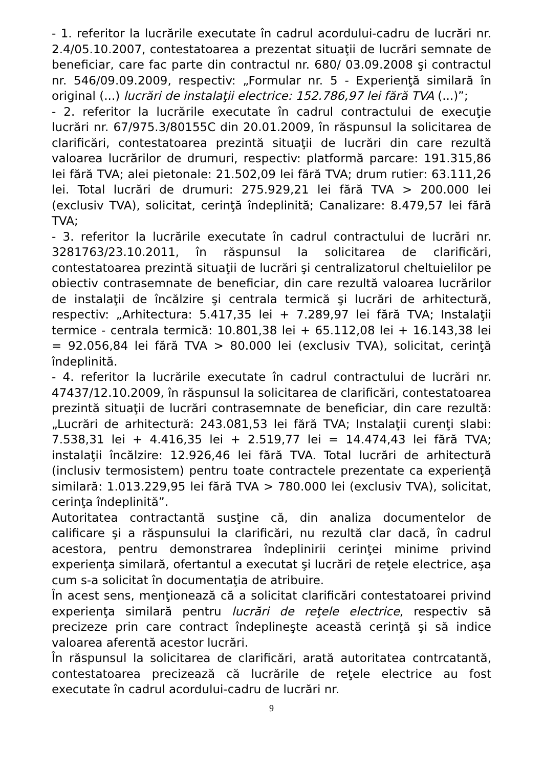- 1. referitor la lucrările executate în cadrul acordului-cadru de lucrări nr. 2.4/05.10.2007, contestatoarea a prezentat situaţii de lucrări semnate de beneficiar, care fac parte din contractul nr. 680/ 03.09.2008 şi contractul nr. 546/09.09.2009, respectiv: „Formular nr. 5 - Experienţă similară în original (...) lucrări de instalaţii electrice: 152.786,97 lei fără TVA (...)”;
- 2. referitor la lucrările executate în cadrul contractului de execuţie lucrări nr. 67/975.3/80155C din 20.01.2009, în răspunsul la solicitarea de clarificări, contestatoarea prezintă situaţii de lucrări din care rezultă valoarea lucrărilor de drumuri, respectiv: platformă parcare: 191.315,86 lei fără TVA; alei pietonale: 21.502,09 lei fără TVA; drum rutier: 63.111,26 lei. Total lucrări de drumuri: 275.929,21 lei fără TVA > 200.000 lei (exclusiv TVA), solicitat, cerinţă îndeplinită; Canalizare: 8.479,57 lei fără TVA;
- 3. referitor la lucrările executate în cadrul contractului de lucrări nr. 3281763/23.10.2011, în răspunsul la solicitarea de clarificări, contestatoarea prezintă situaţii de lucrări şi centralizatorul cheltuielilor pe obiectiv contrasemnate de beneficiar, din care rezultă valoarea lucrărilor de instalaţii de încălzire şi centrala termică şi lucrări de arhitectură, respectiv: „Arhitectura: 5.417,35 lei + 7.289,97 lei fără TVA; Instalaţii termice - centrala termică: 10.801,38 lei + 65.112,08 lei + 16.143,38 lei = 92.056,84 lei fără TVA > 80.000 lei (exclusiv TVA), solicitat, cerinţă îndeplinită.
- 4. referitor la lucrările executate în cadrul contractului de lucrări nr. 47437/12.10.2009, în răspunsul la solicitarea de clarificări, contestatoarea prezintă situaţii de lucrări contrasemnate de beneficiar, din care rezultă: „Lucrări de arhitectură: 243.081,53 lei fără TVA; Instalaţii curenţi slabi: 7.538,31 lei + 4.416,35 lei + 2.519,77 lei = 14.474,43 lei fără TVA; instalaţii încălzire: 12.926,46 lei fără TVA. Total lucrări de arhitectură (inclusiv termosistem) pentru toate contractele prezentate ca experienţă similară: 1.013.229,95 lei fără TVA > 780.000 lei (exclusiv TVA), solicitat, cerinţa îndeplinită”.
Autoritatea contractantă susţine că, din analiza documentelor de calificare şi a răspunsului la clarificări, nu rezultă clar dacă, în cadrul acestora, pentru demonstrarea îndeplinirii cerinţei minime privind experienţa similară, ofertantul a executat şi lucrări de reţele electrice, aşa cum s-a solicitat în documentaţia de atribuire.
În acest sens, menţionează că a solicitat clarificări contestatoarei privind experienţa similară pentru lucrări de reţele electrice, respectiv să precizeze prin care contract îndeplineşte această cerinţă şi să indice valoarea aferentă acestor lucrări.
În răspunsul la solicitarea de clarificări, arată autoritatea contrcatantă, contestatoarea precizează că lucrările de reţele electrice au fost executate în cadrul acordului-cadru de lucrări nr.
9